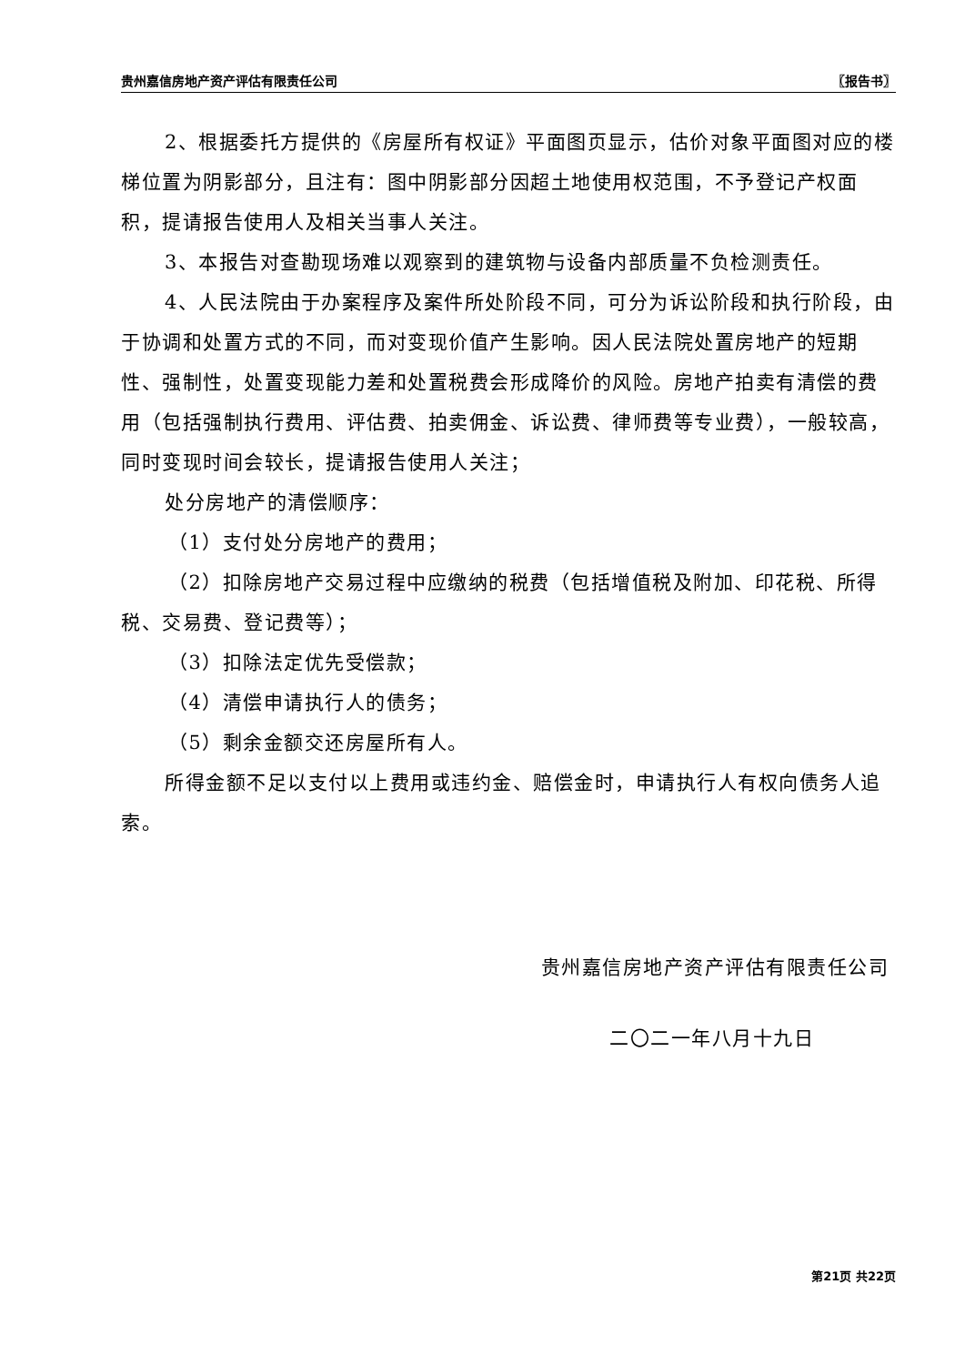贵州嘉信房地产资产评估有限责任公司 〖报告书〗
2、根据委托方提供的《房屋所有权证》平面图页显示，估价对象平面图对应的楼梯位置为阴影部分，且注有：图中阴影部分因超土地使用权范围，不予登记产权面积，提请报告使用人及相关当事人关注。
3、本报告对查勘现场难以观察到的建筑物与设备内部质量不负检测责任。
4、人民法院由于办案程序及案件所处阶段不同，可分为诉讼阶段和执行阶段，由于协调和处置方式的不同，而对变现价值产生影响。因人民法院处置房地产的短期性、强制性，处置变现能力差和处置税费会形成降价的风险。房地产拍卖有清偿的费用（包括强制执行费用、评估费、拍卖佣金、诉讼费、律师费等专业费），一般较高，同时变现时间会较长，提请报告使用人关注；
处分房地产的清偿顺序：
（1）支付处分房地产的费用；
（2）扣除房地产交易过程中应缴纳的税费（包括增值税及附加、印花税、所得税、交易费、登记费等）；
（3）扣除法定优先受偿款；
（4）清偿申请执行人的债务；
（5）剩余金额交还房屋所有人。
所得金额不足以支付以上费用或违约金、赔偿金时，申请执行人有权向债务人追索。
贵州嘉信房地产资产评估有限责任公司
二〇二一年八月十九日
第21页 共22页